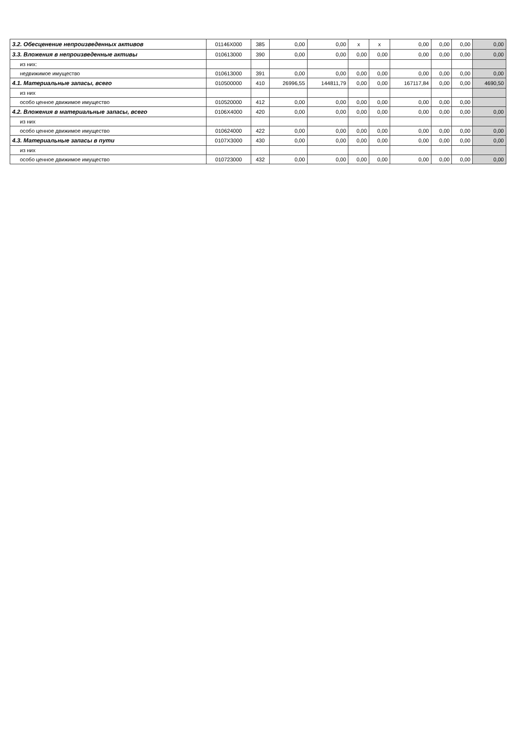| 3.2. Обесценение непроизведенных активов | 01146Х000 | 385 | 0,00 | 0,00 | x | x | 0,00 | 0,00 | 0,00 | 0,00 |
| 3.3. Вложения в непроизведенные активы | 010613000 | 390 | 0,00 | 0,00 | 0,00 | 0,00 | 0,00 | 0,00 | 0,00 | 0,00 |
| из них: | | | | | | | | | | |
| недвижимое имущество | 010613000 | 391 | 0,00 | 0,00 | 0,00 | 0,00 | 0,00 | 0,00 | 0,00 | 0,00 |
| 4.1. Материальные запасы, всего | 010500000 | 410 | 26996,55 | 144811,79 | 0,00 | 0,00 | 167117,84 | 0,00 | 0,00 | 4690,50 |
| из них | | | | | | | | | | |
| особо ценное движимое имущество | 010520000 | 412 | 0,00 | 0,00 | 0,00 | 0,00 | 0,00 | 0,00 | 0,00 | |
| 4.2. Вложения в материальные запасы, всего | 0106Х4000 | 420 | 0,00 | 0,00 | 0,00 | 0,00 | 0,00 | 0,00 | 0,00 | 0,00 |
| из них | | | | | | | | | | |
| особо ценное движимое имущество | 010624000 | 422 | 0,00 | 0,00 | 0,00 | 0,00 | 0,00 | 0,00 | 0,00 | 0,00 |
| 4.3. Материальные запасы в пути | 0107Х3000 | 430 | 0,00 | 0,00 | 0,00 | 0,00 | 0,00 | 0,00 | 0,00 | 0,00 |
| из них | | | | | | | | | | |
| особо ценное движимое имущество | 010723000 | 432 | 0,00 | 0,00 | 0,00 | 0,00 | 0,00 | 0,00 | 0,00 | 0,00 |